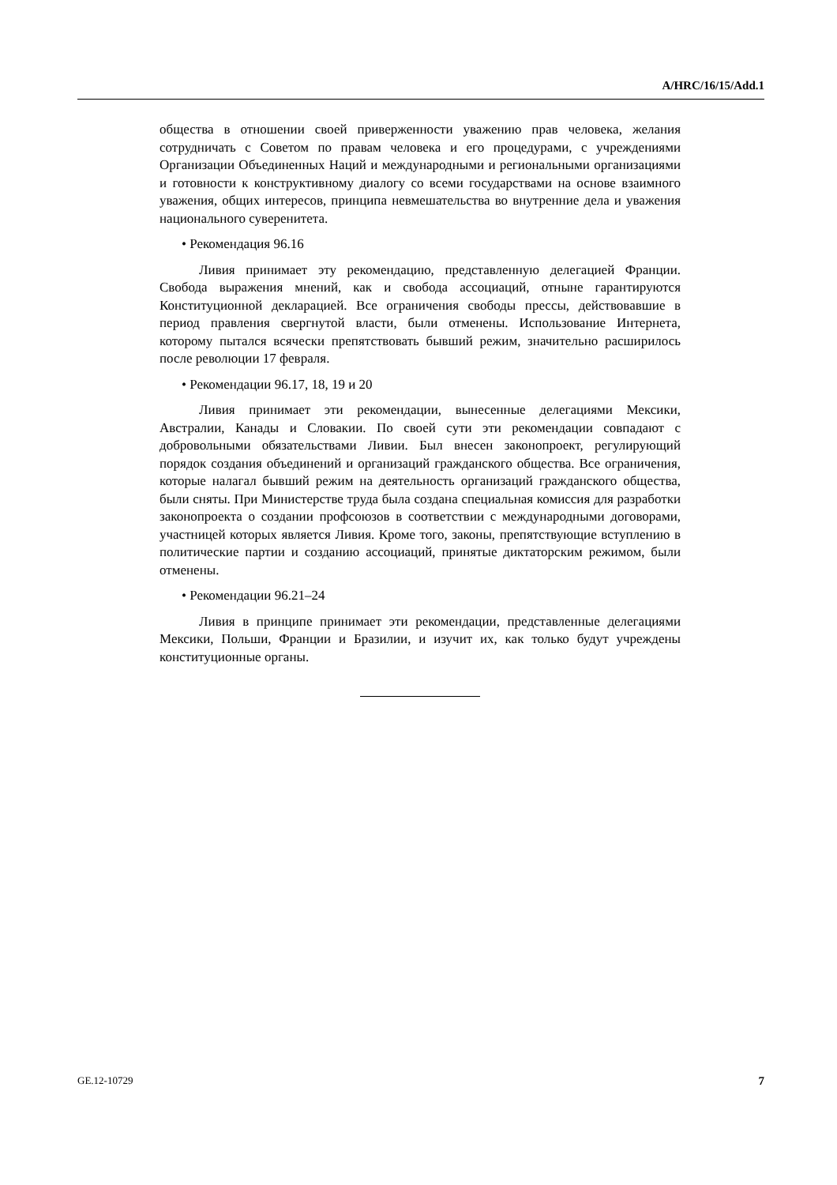A/HRC/16/15/Add.1
общества в отношении своей приверженности уважению прав человека, желания сотрудничать с Советом по правам человека и его процедурами, с учреждениями Организации Объединенных Наций и международными и региональными организациями и готовности к конструктивному диалогу со всеми государствами на основе взаимного уважения, общих интересов, принципа невмешательства во внутренние дела и уважения национального суверенитета.
• Рекомендация 96.16
Ливия принимает эту рекомендацию, представленную делегацией Франции. Свобода выражения мнений, как и свобода ассоциаций, отныне гарантируются Конституционной декларацией. Все ограничения свободы прессы, действовавшие в период правления свергнутой власти, были отменены. Использование Интернета, которому пытался всячески препятствовать бывший режим, значительно расширилось после революции 17 февраля.
• Рекомендации 96.17, 18, 19 и 20
Ливия принимает эти рекомендации, вынесенные делегациями Мексики, Австралии, Канады и Словакии. По своей сути эти рекомендации совпадают с добровольными обязательствами Ливии. Был внесен законопроект, регулирующий порядок создания объединений и организаций гражданского общества. Все ограничения, которые налагал бывший режим на деятельность организаций гражданского общества, были сняты. При Министерстве труда была создана специальная комиссия для разработки законопроекта о создании профсоюзов в соответствии с международными договорами, участницей которых является Ливия. Кроме того, законы, препятствующие вступлению в политические партии и созданию ассоциаций, принятые диктаторским режимом, были отменены.
• Рекомендации 96.21–24
Ливия в принципе принимает эти рекомендации, представленные делегациями Мексики, Польши, Франции и Бразилии, и изучит их, как только будут учреждены конституционные органы.
GE.12-10729 7